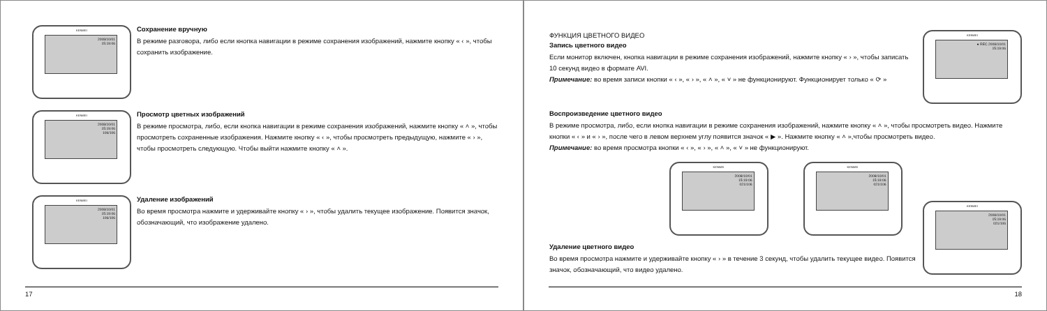KENWEI
2008/10/01
15:19:06
Сохранение вручную
В режиме разговора, либо если кнопка навигации в режиме сохранения изображений, нажмите кнопку « ‹ », чтобы сохранить изображение.
KENWEI
2008/10/01
15:19:06
106/106
Просмотр цветных изображений
В режиме просмотра, либо, если кнопка навигации в режиме сохранения изображений, нажмите кнопку « ˄ », чтобы просмотреть сохраненные изображения. Нажмите кнопку « ‹ », чтобы просмотреть предыдущую, нажмите « › », чтобы просмотреть следующую. Чтобы выйти нажмите кнопку « ˄ ».
KENWEI
2008/10/01
15:19:06
106/106
Удаление изображений
Во время просмотра нажмите и удерживайте кнопку « › », чтобы удалить текущее изображение. Появится значок, обозначающий, что изображение удалено.
17
ФУНКЦИЯ ЦВЕТНОГО ВИДЕО
Запись цветного видео
Если монитор включен, кнопка навигации в режиме сохранения изображений, нажмите кнопку « › », чтобы записать 10 секунд видео в формате AVI.
Примечание: во время записи кнопки « ‹ », « › », « ˄ », « ˅ » не функционируют. Функционирует только « ⟳ »
KENWEI
● REC 2008/10/01
15:19:06
Воспроизведение цветного видео
В режиме просмотра, либо, если кнопка навигации в режиме сохранения изображений, нажмите кнопку « ˄ », чтобы просмотреть видео. Нажмите кнопки « ‹ » и « › », после чего в левом верхнем углу появится значок « ▶ ». Нажмите кнопку « ˄ »,чтобы просмотреть видео.
Примечание: во время просмотра кнопки « ‹ », « › », « ˄ », « ˅ » не функционируют.
KENWEI
2008/10/01
15:19:06
021/106
KENWEI
2008/10/01
15:19:06
021/106
Удаление цветного видео
Во время просмотра нажмите и удерживайте кнопку « › » в течение 3 секунд, чтобы удалить текущее видео. Появится значок, обозначающий, что видео удалено.
KENWEI
2008/10/01
15:19:06
021/106
18